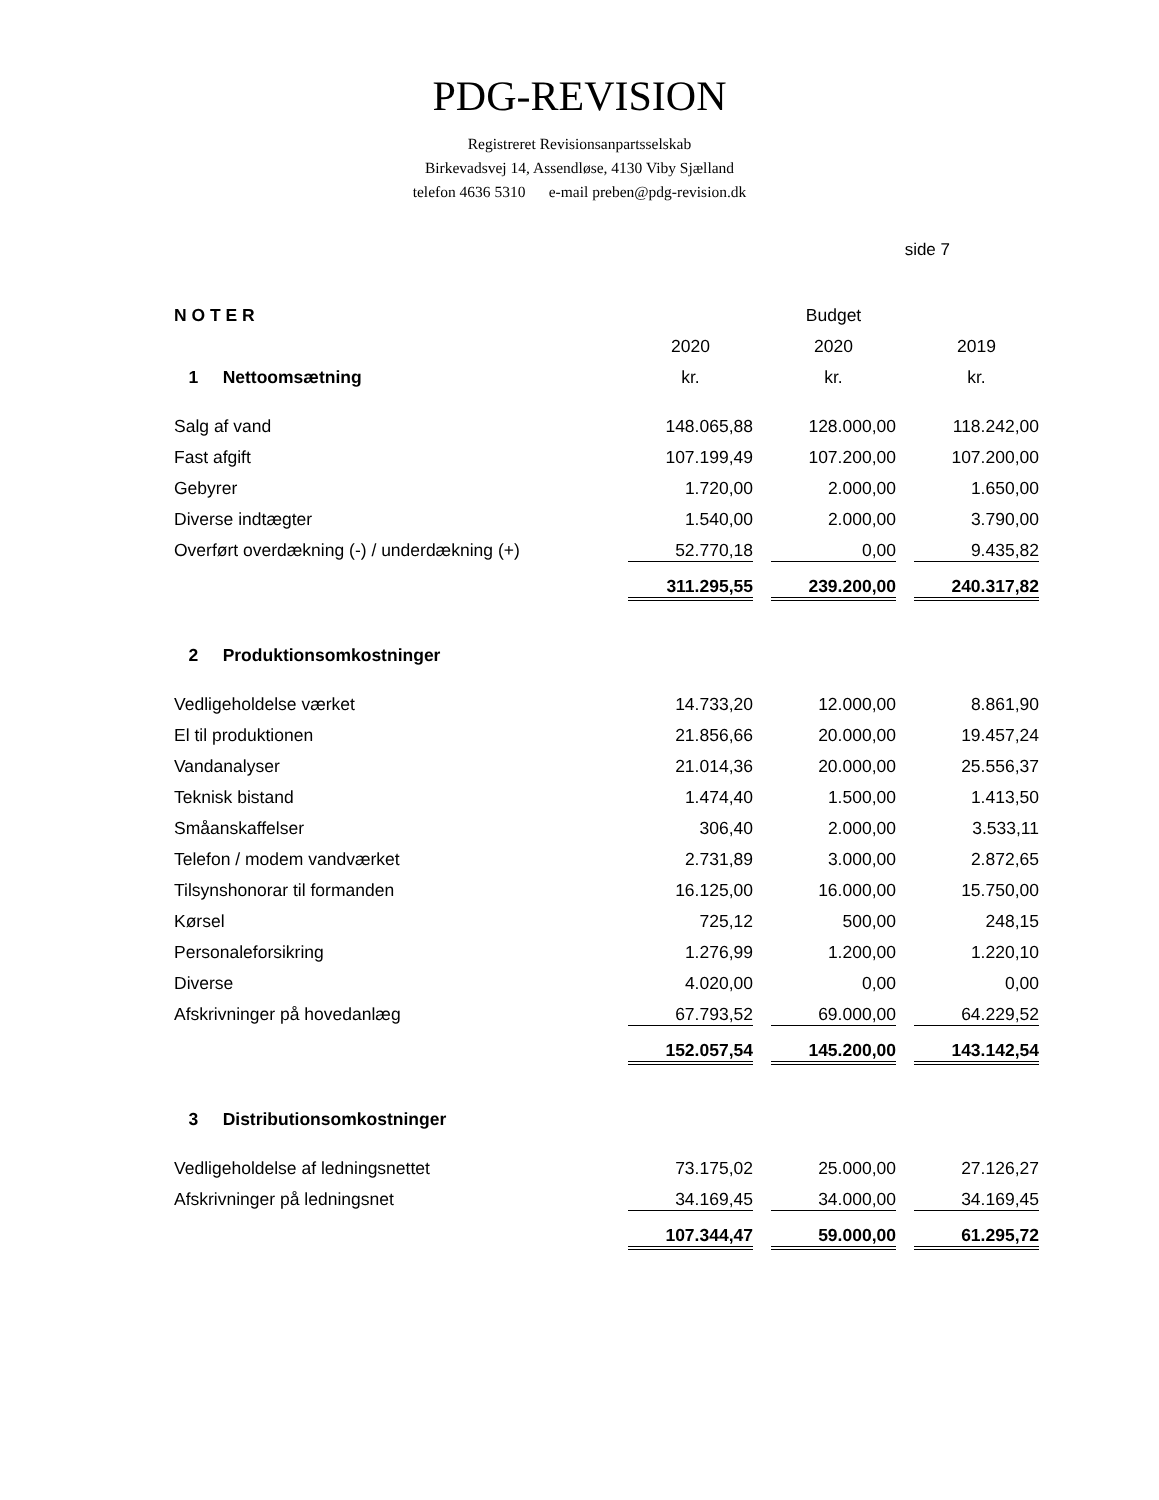PDG-REVISION
Registreret Revisionsanpartsselskab
Birkevadsvej 14, Assendløse, 4130 Viby Sjælland
telefon 4636 5310 e-mail preben@pdg-revision.dk
side 7
| N O T E R | | Budget | |
| | 2020 | 2020 | 2019 |
| 1 Nettoomsætning | kr. | kr. | kr. |
| Salg af vand | 148.065,88 | 128.000,00 | 118.242,00 |
| Fast afgift | 107.199,49 | 107.200,00 | 107.200,00 |
| Gebyrer | 1.720,00 | 2.000,00 | 1.650,00 |
| Diverse indtægter | 1.540,00 | 2.000,00 | 3.790,00 |
| Overført overdækning (-) / underdækning (+) | 52.770,18 | 0,00 | 9.435,82 |
| | 311.295,55 | 239.200,00 | 240.317,82 |
| 2 Produktionsomkostninger | | | |
| Vedligeholdelse værket | 14.733,20 | 12.000,00 | 8.861,90 |
| El til produktionen | 21.856,66 | 20.000,00 | 19.457,24 |
| Vandanalyser | 21.014,36 | 20.000,00 | 25.556,37 |
| Teknisk bistand | 1.474,40 | 1.500,00 | 1.413,50 |
| Småanskaffelser | 306,40 | 2.000,00 | 3.533,11 |
| Telefon / modem vandværket | 2.731,89 | 3.000,00 | 2.872,65 |
| Tilsynshonorar til formanden | 16.125,00 | 16.000,00 | 15.750,00 |
| Kørsel | 725,12 | 500,00 | 248,15 |
| Personaleforsikring | 1.276,99 | 1.200,00 | 1.220,10 |
| Diverse | 4.020,00 | 0,00 | 0,00 |
| Afskrivninger på hovedanlæg | 67.793,52 | 69.000,00 | 64.229,52 |
| | 152.057,54 | 145.200,00 | 143.142,54 |
| 3 Distributionsomkostninger | | | |
| Vedligeholdelse af ledningsnettet | 73.175,02 | 25.000,00 | 27.126,27 |
| Afskrivninger på ledningsnet | 34.169,45 | 34.000,00 | 34.169,45 |
| | 107.344,47 | 59.000,00 | 61.295,72 |